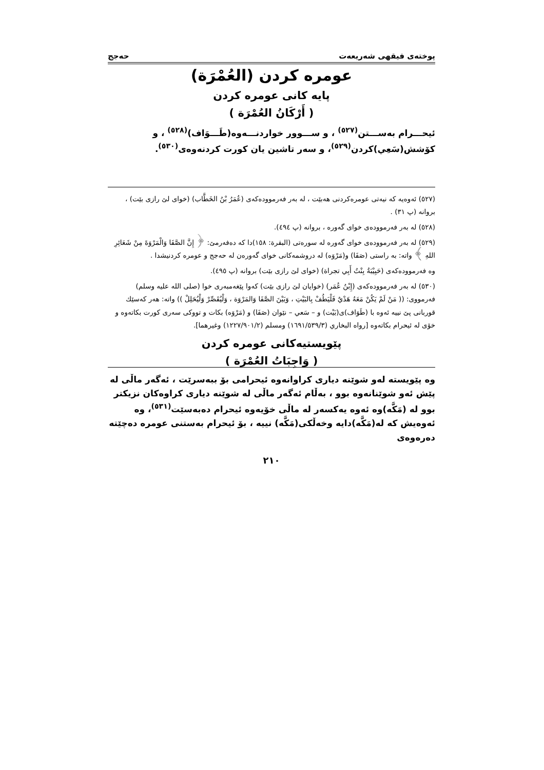پوختەی فیقهی شەریعەت حەجج
عومره كردن (العُمْرَة)
پایه كانی عومره كردن
( أَرْكَانُ العُمْرَة )
ئیحـــرام بەســـتن<sup>(٥٢٧)</sup> ، و ســـوور خواردنـــەوە(طَـــوَاف)<sup>(٥٢٨)</sup> ، و كۆشش(سَعِي)كردن<sup>(٥٢٩)</sup>، و سەر تاشین یان كورت كردنەوەی<sup>(٥٣٠)</sup>.
(٥٢٧) ئەوەیە كە نیەتی عومرەكردنی هەبێت ، لە بەر فەرموودەكەی (عُمَرُ بْنُ الخَطَّاب) (خوای لێ رازی بێت) ، بروانە (پ ٣١) .
(٥٢٨) لە بەر فەرموودەی خوای گەورە ، بروانە (پ ٤٩٤).
(٥٢٩) لە بەر فەرموودەی خوای گەورە لە سورەتی (البقرة: ١٥٨)دا كە دەفەرمێ: ﴿ إِنَّ الصَّفَا وَالْمَرْوَةَ مِنْ شَعَائِرِ اللهِ ﴾ واتە: بە راستی (صَفَا) و(مَرْوَه) لە دروشمەكانی خوای گەورەن لە حەجج و عومرە كردنیشدا .
وە فەرموودەكەی (حَبِيْبَةُ بِنْتُ أَبِي تجراة) (خوای لێ رازی بێت) بروانە (پ ٤٩٥).
(٥٣٠) لە بەر فەرموودەكەی (إِبْنُ عُمَر) (خوایان لێ رازی بێت) كەوا پێغەمبەری خوا (صلى الله عليه وسلم) فەرمووی: (( مَنْ لَمْ يَكُنْ مَعَهُ هَدْيٌ فَلْيَطُفْ بِالبَيْتِ ، وَبَيْنَ الصَّفَا وَالمَرْوَة ، وَلْيُقَصِّرْ وَلْيُحَلِلْ )) واتە: هەر كەسێك قوربانی پێ نییە ئەوە با (طَوَاف)ی(بَيْت) و – سَعي – نێوان (صَفَا) و (مَرْوَه) بكات و تووكی سەری كورت بكاتەوە و خۆی لە ئیحرام بكاتەوە [رواه البخاري (١٦٩١/٥٣٩/٣) ومسلم (١٢٢٧/٩٠١/٢) وغيرهما].
پێویستیەكانی عومره كردن
( وَاجِبَاتُ العُمْرَة )
وە پێویستە لەو شوێنە دیاری كراوانەوە ئیحرامی بۆ ببەسرێت ، ئەگەر ماڵی لە پێش ئەو شوێنانەوە بوو ، بەڵام ئەگەر ماڵی لە شوێنە دیاری كراوەكان نزیكتر بوو لە (مَكَّە)وە ئەوە یەكسەر لە ماڵی خۆیەوە ئیحرام دەبەسێت<sup>(٥٣١)</sup>، وە ئەوەیش كە لە(مَكَّە)دایە وخەڵكی(مَكَّە) نییە ، بۆ ئیحرام بەستنی عومرە دەچێتە دەرەوەی
٢١٠